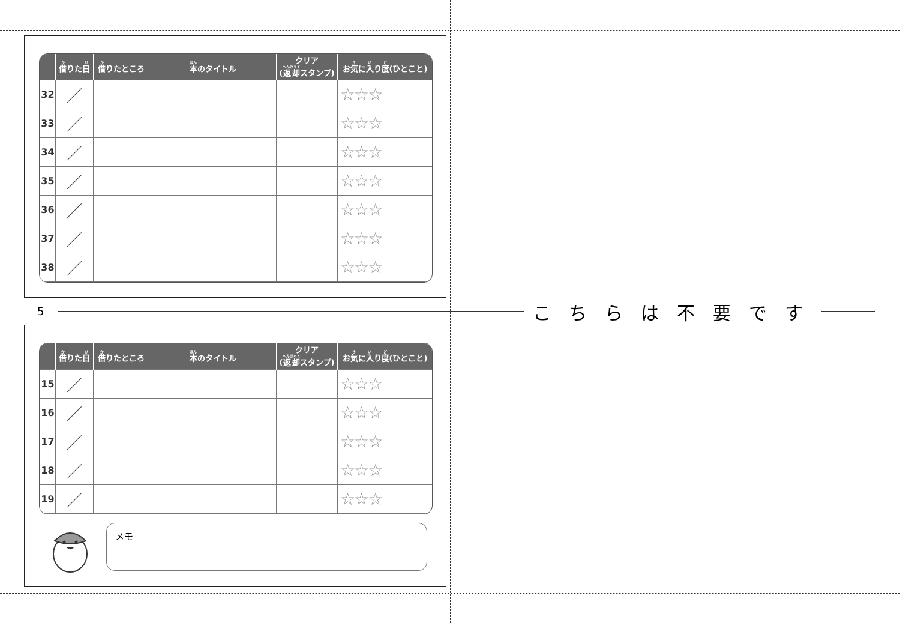| | 借 りた 日 | 借 りたところ | 本 のタイトル | クリア ( 返却 スタンプ) | お 気 に 入 り 度 (ひとこと) |
| --- | --- | --- | --- | --- | --- |
| 32 | ／ | | | | ☆☆☆ |
| 33 | ／ | | | | ☆☆☆ |
| 34 | ／ | | | | ☆☆☆ |
| 35 | ／ | | | | ☆☆☆ |
| 36 | ／ | | | | ☆☆☆ |
| 37 | ／ | | | | ☆☆☆ |
| 38 | ／ | | | | ☆☆☆ |
5
こちらは不要です
| | 借 りた 日 | 借 りたところ | 本 のタイトル | クリア ( 返却 スタンプ) | お 気 に 入 り 度 (ひとこと) |
| --- | --- | --- | --- | --- | --- |
| 15 | ／ | | | | ☆☆☆ |
| 16 | ／ | | | | ☆☆☆ |
| 17 | ／ | | | | ☆☆☆ |
| 18 | ／ | | | | ☆☆☆ |
| 19 | ／ | | | | ☆☆☆ |
メモ